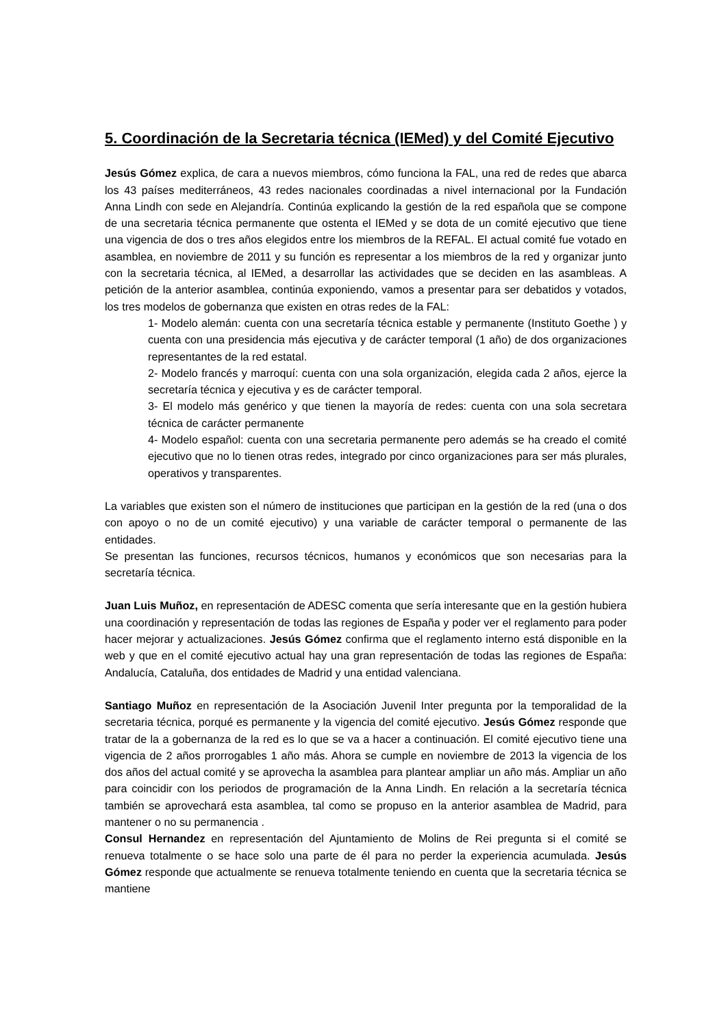5. Coordinación de la Secretaria técnica (IEMed) y del Comité Ejecutivo
Jesús Gómez explica, de cara a nuevos miembros, cómo funciona la FAL, una red de redes que abarca los 43 países mediterráneos, 43 redes nacionales coordinadas a nivel internacional por la Fundación Anna Lindh con sede en Alejandría. Continúa explicando la gestión de la red española que se compone de una secretaria técnica permanente que ostenta el IEMed y se dota de un comité ejecutivo que tiene una vigencia de dos o tres años elegidos entre los miembros de la REFAL. El actual comité fue votado en asamblea, en noviembre de 2011 y su función es representar a los miembros de la red y organizar junto con la secretaria técnica, al IEMed, a desarrollar las actividades que se deciden en las asambleas. A petición de la anterior asamblea, continúa exponiendo, vamos a presentar para ser debatidos y votados, los tres modelos de gobernanza que existen en otras redes de la FAL:
1- Modelo alemán: cuenta con una secretaría técnica estable y permanente (Instituto Goethe ) y cuenta con una presidencia más ejecutiva y de carácter temporal (1 año) de dos organizaciones representantes de la red estatal.
2- Modelo francés y marroquí: cuenta con una sola organización, elegida cada 2 años, ejerce la secretaría técnica y ejecutiva y es de carácter temporal.
3- El modelo más genérico y que tienen la mayoría de redes: cuenta con una sola secretara técnica de carácter permanente
4- Modelo español: cuenta con una secretaria permanente pero además se ha creado el comité ejecutivo que no lo tienen otras redes, integrado por cinco organizaciones para ser más plurales, operativos y transparentes.
La variables que existen son el número de instituciones que participan en la gestión de la red (una o dos con apoyo o no de un comité ejecutivo) y una variable de carácter temporal o permanente de las entidades.
Se presentan las funciones, recursos técnicos, humanos y económicos que son necesarias para la secretaría técnica.
Juan Luis Muñoz, en representación de ADESC comenta que sería interesante que en la gestión hubiera una coordinación y representación de todas las regiones de España y poder ver el reglamento para poder hacer mejorar y actualizaciones. Jesús Gómez confirma que el reglamento interno está disponible en la web y que en el comité ejecutivo actual hay una gran representación de todas las regiones de España: Andalucía, Cataluña, dos entidades de Madrid y una entidad valenciana.
Santiago Muñoz en representación de la Asociación Juvenil Inter pregunta por la temporalidad de la secretaria técnica, porqué es permanente y la vigencia del comité ejecutivo. Jesús Gómez responde que tratar de la a gobernanza de la red es lo que se va a hacer a continuación. El comité ejecutivo tiene una vigencia de 2 años prorrogables 1 año más. Ahora se cumple en noviembre de 2013 la vigencia de los dos años del actual comité y se aprovecha la asamblea para plantear ampliar un año más. Ampliar un año para coincidir con los periodos de programación de la Anna Lindh. En relación a la secretaría técnica también se aprovechará esta asamblea, tal como se propuso en la anterior asamblea de Madrid, para mantener o no su permanencia .
Consul Hernandez en representación del Ajuntamiento de Molins de Rei pregunta si el comité se renueva totalmente o se hace solo una parte de él para no perder la experiencia acumulada. Jesús Gómez responde que actualmente se renueva totalmente teniendo en cuenta que la secretaria técnica se mantiene